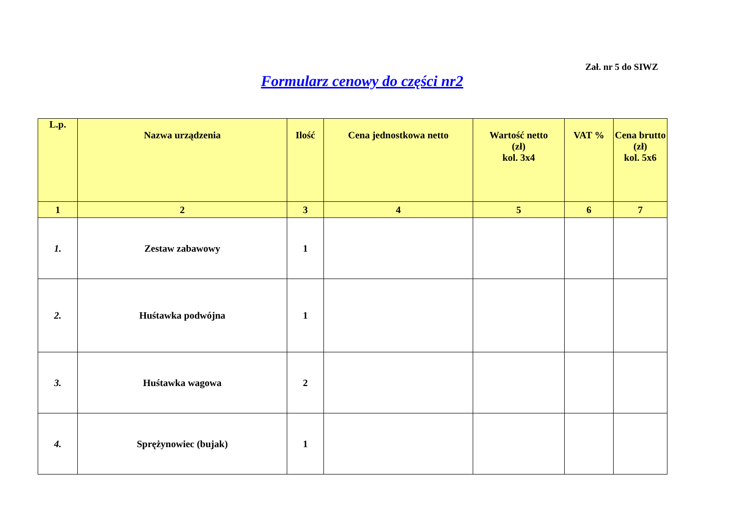Zał. nr 5 do SIWZ
Formularz cenowy do części nr2
| L.p. | Nazwa urządzenia | Ilość | Cena jednostkowa netto | Wartość netto (zł) kol. 3x4 | VAT % | Cena brutto (zł) kol. 5x6 |
| --- | --- | --- | --- | --- | --- | --- |
| 1 | 2 | 3 | 4 | 5 | 6 | 7 |
| 1. | Zestaw zabawowy | 1 | | | | |
| 2. | Huśtawka podwójna | 1 | | | | |
| 3. | Huśtawka wagowa | 2 | | | | |
| 4. | Sprężynowiec (bujak) | 1 | | | | |